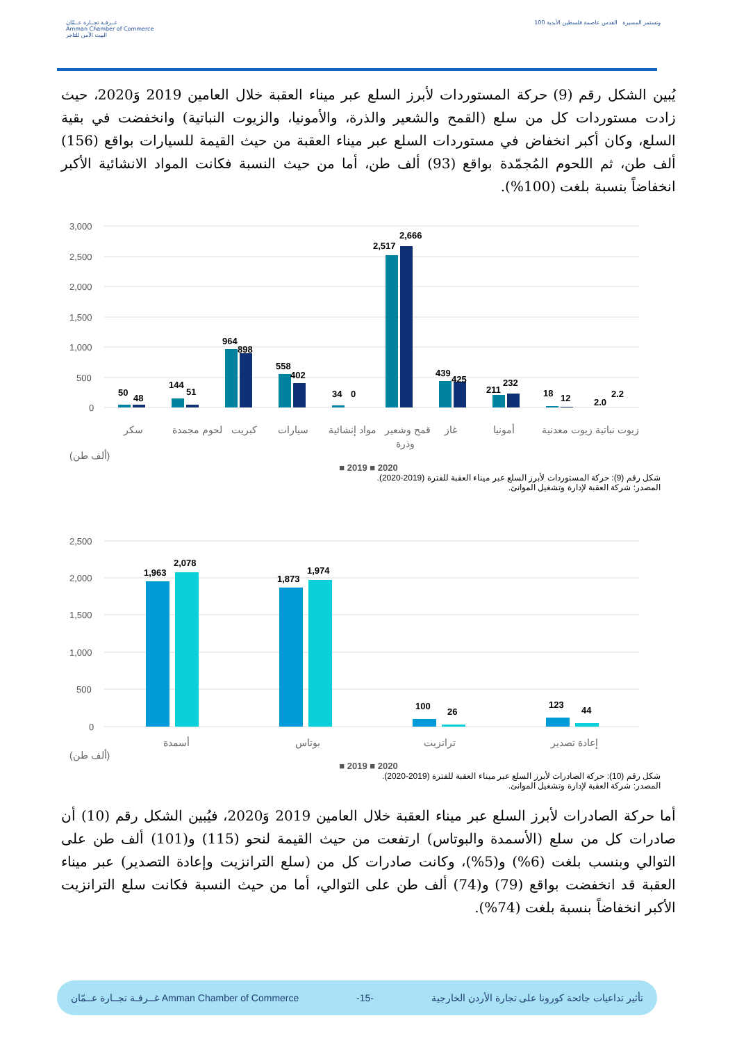غــرفـة تجــارة عــمّان
Amman Chamber of Commerce
البيت الآمن للتاجر
100 وتستمر المسيرة القدس عاصمة فلسطين الأبدية
يُبين الشكل رقم (9) حركة المستوردات لأبرز السلع عبر ميناء العقبة خلال العامين 2019 وَ2020، حيث زادت مستوردات كل من سلع (القمح والشعير والذرة، والأمونيا، والزيوت النباتية) وانخفضت في بقية السلع، وكان أكبر انخفاض في مستوردات السلع عبر ميناء العقبة من حيث القيمة للسيارات بواقع (156) ألف طن، ثم اللحوم المُجمّدة بواقع (93) ألف طن، أما من حيث النسبة فكانت المواد الانشائية الأكبر انخفاضاً بنسبة بلغت (100%).
3,000
2,500
2,000
1,500
1,000
500
0
50
48
144
51
964
898
558
402
34
0
2,517
2,666
439
425
211
232
18
12
2.0
2.2
سكر
لحوم مجمدة
كبريت
سيارات
مواد إنشائية
قمح وشعير
وذرة
غاز
أمونيا
زيوت نباتية زيوت معدنية
(ألف طن)
■ 2019 ■ 2020
شكل رقم (9): حركة المستوردات لأبرز السلع عبر ميناء العقبة للفترة (2019-2020).
المصدر: شركة العقبة لإدارة وتشغيل الموانئ.
2,500
2,000
1,500
1,000
500
0
1,963
2,078
1,873
1,974
100
26
123
44
أسمدة
بوتاس
ترانزيت
إعادة تصدير
(ألف طن)
■ 2019 ■ 2020
شكل رقم (10): حركة الصادرات لأبرز السلع عبر ميناء العقبة للفترة (2019-2020).
المصدر: شركة العقبة لإدارة وتشغيل الموانئ.
أما حركة الصادرات لأبرز السلع عبر ميناء العقبة خلال العامين 2019 وَ2020، فيُبين الشكل رقم (10) أن صادرات كل من سلع (الأسمدة والبوتاس) ارتفعت من حيث القيمة لنحو (115) و(101) ألف طن على التوالي وبنسب بلغت (6%) و(5%)، وكانت صادرات كل من (سلع الترانزيت وإعادة التصدير) عبر ميناء العقبة قد انخفضت بواقع (79) و(74) ألف طن على التوالي، أما من حيث النسبة فكانت سلع الترانزيت الأكبر انخفاضاً بنسبة بلغت (74%).
غــرفـة تجــارة عــمّان Amman Chamber of Commerce -15- تأثير تداعيات جائحة كورونا على تجارة الأردن الخارجية